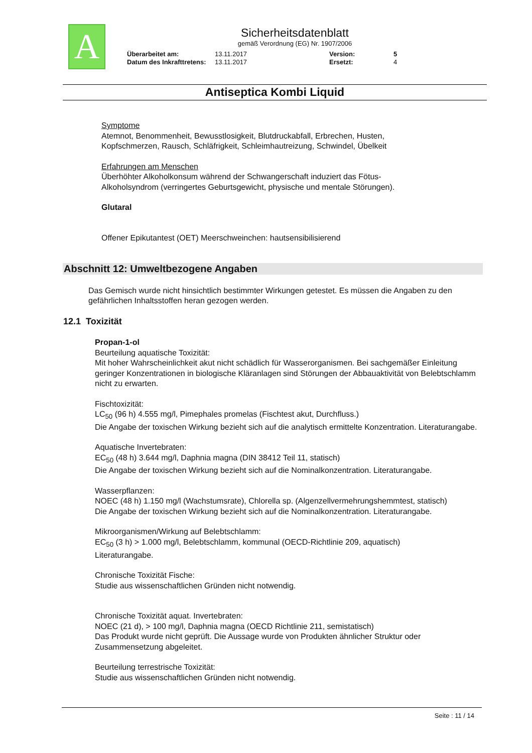A
Sicherheitsdatenblatt
gemäß Verordnung (EG) Nr. 1907/2006
Überarbeitet am: 13.11.2017 Version: 5 Datum des Inkrafttretens: 13.11.2017 Ersetzt: 4
Antiseptica Kombi Liquid
Symptome
Atemnot, Benommenheit, Bewusstlosigkeit, Blutdruckabfall, Erbrechen, Husten,
Kopfschmerzen, Rausch, Schläfrigkeit, Schleimhautreizung, Schwindel, Übelkeit
Erfahrungen am Menschen
Überhöhter Alkoholkonsum während der Schwangerschaft induziert das Fötus-
Alkoholsyndrom (verringertes Geburtsgewicht, physische und mentale Störungen).
Glutaral
Offener Epikutantest (OET) Meerschweinchen: hautsensibilisierend
Abschnitt 12: Umweltbezogene Angaben
Das Gemisch wurde nicht hinsichtlich bestimmter Wirkungen getestet. Es müssen die Angaben zu den gefährlichen Inhaltsstoffen heran gezogen werden.
12.1 Toxizität
Propan-1-ol
Beurteilung aquatische Toxizität:
Mit hoher Wahrscheinlichkeit akut nicht schädlich für Wasserorganismen. Bei sachgemäßer Einleitung geringer Konzentrationen in biologische Kläranlagen sind Störungen der Abbauaktivität von Belebtschlamm nicht zu erwarten.
Fischtoxizität:
LC<sub>50</sub> (96 h) 4.555 mg/l, Pimephales promelas (Fischtest akut, Durchfluss.)
Die Angabe der toxischen Wirkung bezieht sich auf die analytisch ermittelte Konzentration. Literaturangabe.
Aquatische Invertebraten:
EC<sub>50</sub> (48 h) 3.644 mg/l, Daphnia magna (DIN 38412 Teil 11, statisch)
Die Angabe der toxischen Wirkung bezieht sich auf die Nominalkonzentration. Literaturangabe.
Wasserpflanzen:
NOEC (48 h) 1.150 mg/l (Wachstumsrate), Chlorella sp. (Algenzellvermehrungshemmtest, statisch)
Die Angabe der toxischen Wirkung bezieht sich auf die Nominalkonzentration. Literaturangabe.
Mikroorganismen/Wirkung auf Belebtschlamm:
EC<sub>50</sub> (3 h) > 1.000 mg/l, Belebtschlamm, kommunal (OECD-Richtlinie 209, aquatisch)
Literaturangabe.
Chronische Toxizität Fische:
Studie aus wissenschaftlichen Gründen nicht notwendig.
Chronische Toxizität aquat. Invertebraten:
NOEC (21 d), > 100 mg/l, Daphnia magna (OECD Richtlinie 211, semistatisch)
Das Produkt wurde nicht geprüft. Die Aussage wurde von Produkten ähnlicher Struktur oder Zusammensetzung abgeleitet.
Beurteilung terrestrische Toxizität:
Studie aus wissenschaftlichen Gründen nicht notwendig.
Seite : 11 / 14